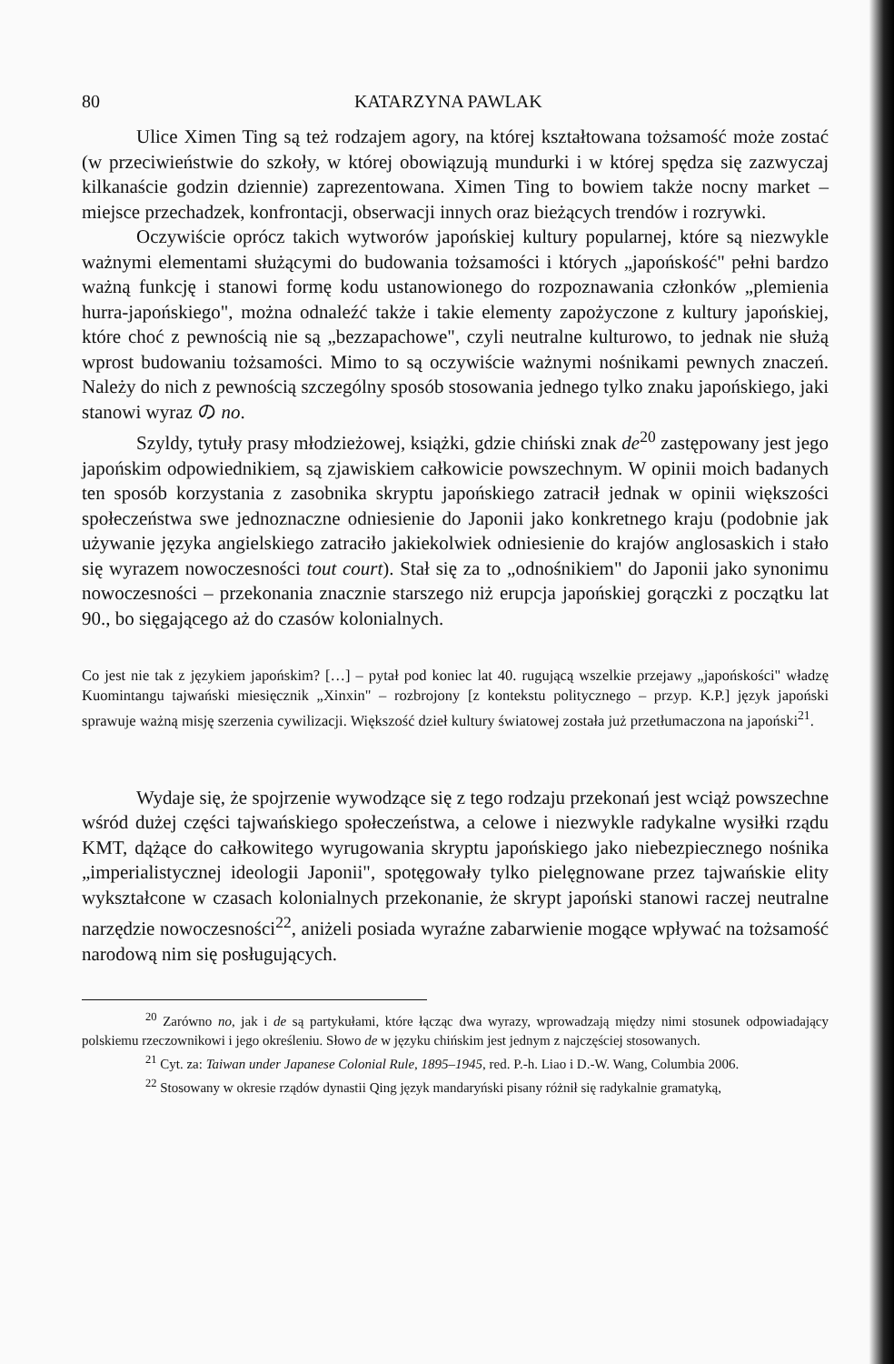80 KATARZYNA PAWLAK
Ulice Ximen Ting są też rodzajem agory, na której kształtowana tożsamość może zostać (w przeciwieństwie do szkoły, w której obowiązują mundurki i w której spędza się zazwyczaj kilkanaście godzin dziennie) zaprezentowana. Ximen Ting to bowiem także nocny market – miejsce przechadzek, konfrontacji, obserwacji innych oraz bieżących trendów i rozrywki.
Oczywiście oprócz takich wytworów japońskiej kultury popularnej, które są niezwykle ważnymi elementami służącymi do budowania tożsamości i których „japońskość" pełni bardzo ważną funkcję i stanowi formę kodu ustanowionego do rozpoznawania członków „plemienia hurra-japońskiego", można odnaleźć także i takie elementy zapożyczone z kultury japońskiej, które choć z pewnością nie są „bezzapachowe", czyli neutralne kulturowo, to jednak nie służą wprost budowaniu tożsamości. Mimo to są oczywiście ważnymi nośnikami pewnych znaczeń. Należy do nich z pewnością szczególny sposób stosowania jednego tylko znaku japońskiego, jaki stanowi wyraz の no.
Szyldy, tytuły prasy młodzieżowej, książki, gdzie chiński znak de<sup>20</sup> zastępowany jest jego japońskim odpowiednikiem, są zjawiskiem całkowicie powszechnym. W opinii moich badanych ten sposób korzystania z zasobnika skryptu japońskiego zatracił jednak w opinii większości społeczeństwa swe jednoznaczne odniesienie do Japonii jako konkretnego kraju (podobnie jak używanie języka angielskiego zatraciło jakiekolwiek odniesienie do krajów anglosaskich i stało się wyrazem nowoczesności tout court). Stał się za to „odnośnikiem" do Japonii jako synonimu nowoczesności – przekonania znacznie starszego niż erupcja japońskiej gorączki z początku lat 90., bo sięgającego aż do czasów kolonialnych.
Co jest nie tak z językiem japońskim? […] – pytał pod koniec lat 40. rugującą wszelkie przejawy „japońskości" władzę Kuomintangu tajwański miesięcznik „Xinxin" – rozbrojony [z kontekstu politycznego – przyp. K.P.] język japoński sprawuje ważną misję szerzenia cywilizacji. Większość dzieł kultury światowej została już przetłumaczona na japoński<sup>21</sup>.
Wydaje się, że spojrzenie wywodzące się z tego rodzaju przekonań jest wciąż powszechne wśród dużej części tajwańskiego społeczeństwa, a celowe i niezwykle radykalne wysiłki rządu KMT, dążące do całkowitego wyrugowania skryptu japońskiego jako niebezpiecznego nośnika „imperialistycznej ideologii Japonii", spotęgowały tylko pielęgnowane przez tajwańskie elity wykształcone w czasach kolonialnych przekonanie, że skrypt japoński stanowi raczej neutralne narzędzie nowoczesności<sup>22</sup>, aniżeli posiada wyraźne zabarwienie mogące wpływać na tożsamość narodową nim się posługujących.
<sup>20</sup> Zarówno no, jak i de są partykułami, które łącząc dwa wyrazy, wprowadzają między nimi stosunek odpowiadający polskiemu rzeczownikowi i jego określeniu. Słowo de w języku chińskim jest jednym z najczęściej stosowanych.
<sup>21</sup> Cyt. za: Taiwan under Japanese Colonial Rule, 1895–1945, red. P.-h. Liao i D.-W. Wang, Columbia 2006.
<sup>22</sup> Stosowany w okresie rządów dynastii Qing język mandaryński pisany różnił się radykalnie gramatyką,